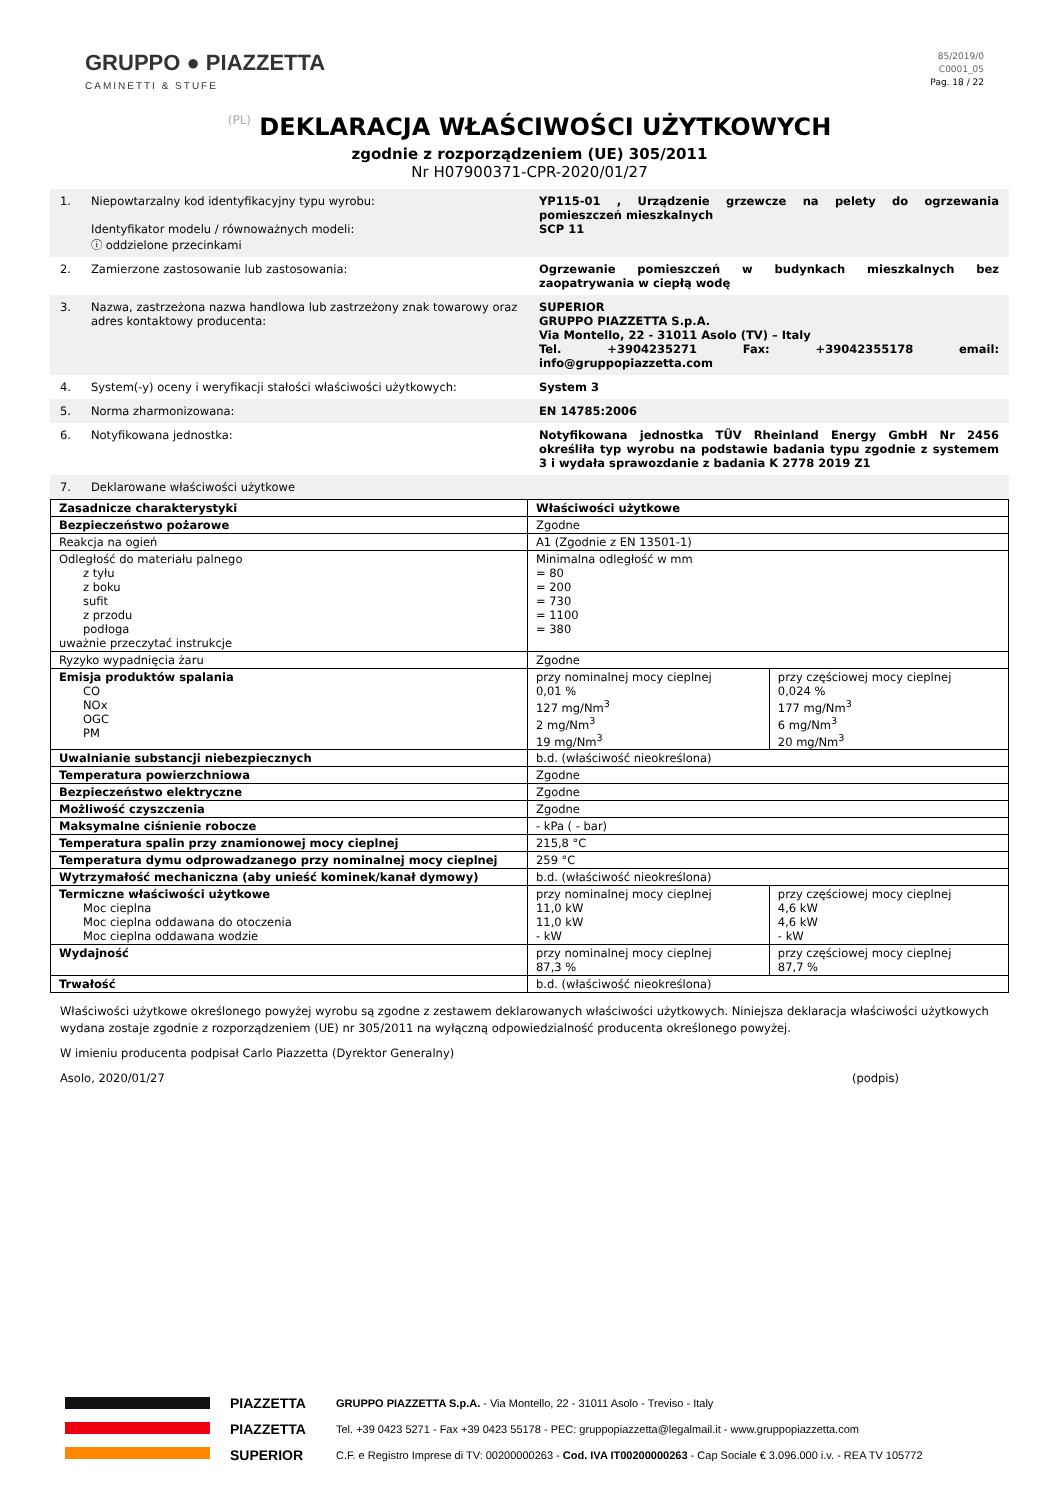GRUPPO ● PIAZZETTA
CAMINETTI & STUFE
85/2019/0
C0001_05
Pag. 18 / 22
(PL) DEKLARACJA WŁAŚCIWOŚCI UŻYTKOWYCH
zgodnie z rozporządzeniem (UE) 305/2011
Nr H07900371-CPR-2020/01/27
| 1. | Niepowtarzalny kod identyfikacyjny typu wyrobu: Identyfikator modelu / równoważnych modeli: ⓘ oddzielone przecinkami | YP115-01 , Urządzenie grzewcze na pelety do ogrzewania pomieszczeń mieszkalnych SCP 11 |
| 2. | Zamierzone zastosowanie lub zastosowania: | Ogrzewanie pomieszczeń w budynkach mieszkalnych bez zaopatrywania w ciepłą wodę |
| 3. | Nazwa, zastrzeżona nazwa handlowa lub zastrzeżony znak towarowy oraz adres kontaktowy producenta: | SUPERIOR GRUPPO PIAZZETTA S.p.A. Via Montello, 22 - 31011 Asolo (TV) – Italy Tel. +3904235271 Fax: +39042355178 email: info@gruppopiazzetta.com |
| 4. | System(-y) oceny i weryfikacji stałości właściwości użytkowych: | System 3 |
| 5. | Norma zharmonizowana: | EN 14785:2006 |
| 6. | Notyfikowana jednostka: | Notyfikowana jednostka TÜV Rheinland Energy GmbH Nr 2456 określiła typ wyrobu na podstawie badania typu zgodnie z systemem 3 i wydała sprawozdanie z badania K 2778 2019 Z1 |
| 7. | Deklarowane właściwości użytkowe | |
| Zasadnicze charakterystyki | Właściwości użytkowe | |
| Bezpieczeństwo pożarowe | Zgodne | |
| Reakcja na ogień | A1 (Zgodnie z EN 13501-1) | |
| Odległość do materiału palnego z tyłu z boku sufit z przodu podłoga uważnie przeczytać instrukcje | Minimalna odległość w mm = 80 = 200 = 730 = 1100 = 380 | |
| Ryzyko wypadnięcia żaru | Zgodne | |
| Emisja produktów spalania CO NOx OGC PM | przy nominalnej mocy cieplnej 0,01 % 127 mg/Nm<sup>3</sup> 2 mg/Nm<sup>3</sup> 19 mg/Nm<sup>3</sup> | przy częściowej mocy cieplnej 0,024 % 177 mg/Nm<sup>3</sup> 6 mg/Nm<sup>3</sup> 20 mg/Nm<sup>3</sup> |
| Uwalnianie substancji niebezpiecznych | b.d. (właściwość nieokreślona) | |
| Temperatura powierzchniowa | Zgodne | |
| Bezpieczeństwo elektryczne | Zgodne | |
| Możliwość czyszczenia | Zgodne | |
| Maksymalne ciśnienie robocze | - kPa ( - bar) | |
| Temperatura spalin przy znamionowej mocy cieplnej | 215,8 °C | |
| Temperatura dymu odprowadzanego przy nominalnej mocy cieplnej | 259 °C | |
| Wytrzymałość mechaniczna (aby unieść kominek/kanał dymowy) | b.d. (właściwość nieokreślona) | |
| Termiczne właściwości użytkowe Moc cieplna Moc cieplna oddawana do otoczenia Moc cieplna oddawana wodzie | przy nominalnej mocy cieplnej 11,0 kW 11,0 kW - kW | przy częściowej mocy cieplnej 4,6 kW 4,6 kW - kW |
| Wydajność | przy nominalnej mocy cieplnej 87,3 % | przy częściowej mocy cieplnej 87,7 % |
| Trwałość | b.d. (właściwość nieokreślona) | |
Właściwości użytkowe określonego powyżej wyrobu są zgodne z zestawem deklarowanych właściwości użytkowych. Niniejsza deklaracja właściwości użytkowych wydana zostaje zgodnie z rozporządzeniem (UE) nr 305/2011 na wyłączną odpowiedzialność producenta określonego powyżej.
W imieniu producenta podpisał Carlo Piazzetta (Dyrektor Generalny)
Asolo, 2020/01/27 (podpis)
PIAZZETTA
PIAZZETTA
SUPERIOR
GRUPPO PIAZZETTA S.p.A. - Via Montello, 22 - 31011 Asolo - Treviso - Italy
Tel. +39 0423 5271 - Fax +39 0423 55178 - PEC: gruppopiazzetta@legalmail.it - www.gruppopiazzetta.com
C.F. e Registro Imprese di TV: 00200000263 - Cod. IVA IT00200000263 - Cap Sociale € 3.096.000 i.v. - REA TV 105772